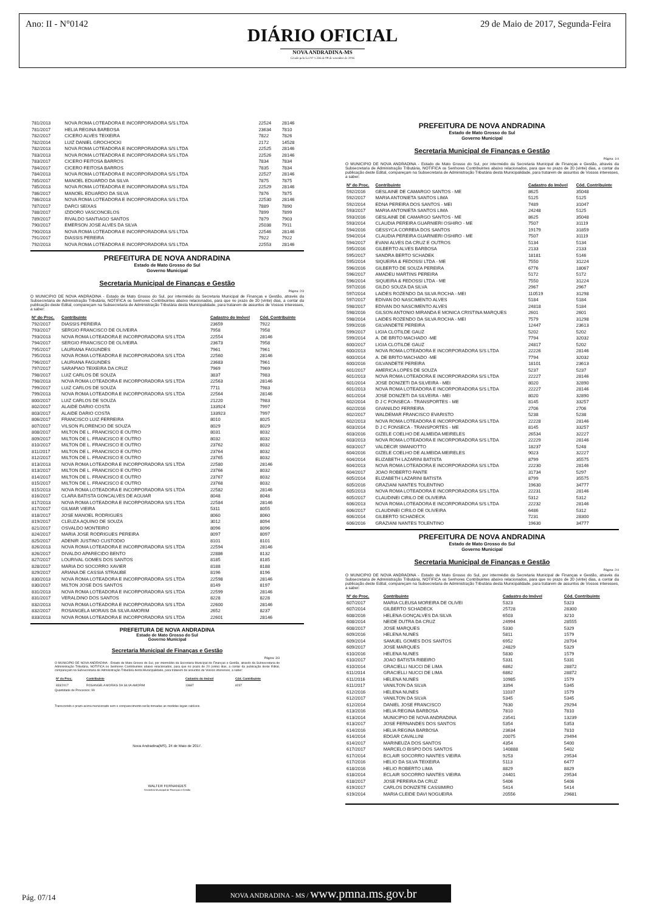Ano: II - N°0142
29 de Maio de 2017, Segunda-Feira
DIÁRIO OFICIAL
NOVA ANDRADINA-MS
Criado pela Lei Nº 1.336 de 09 de setembro de 2016
| 781/2013 | NOVA ROMA LOTEADORA E INCORPORADORA S/S LTDA | 22524 | 28146 |
| 781/2017 | HELIA REGINA BARBOSA | 23634 | 7810 |
| 782/2017 | CICERO ALVES TEIXEIRA | 7822 | 7826 |
| 782/2014 | LUIZ DANIEL GROCHOCKI | 2172 | 14528 |
| 782/2013 | NOVA ROMA LOTEADORA E INCORPORADORA S/S LTDA | 22525 | 28146 |
| 783/2013 | NOVA ROMA LOTEADORA E INCORPORADORA S/S LTDA | 22526 | 28146 |
| 783/2017 | CICERO FEITOSA BARROS | 7834 | 7834 |
| 784/2017 | CICERO FEITOSA BARROS | 7835 | 7834 |
| 784/2013 | NOVA ROMA LOTEADORA E INCORPORADORA S/S LTDA | 22527 | 28146 |
| 785/2017 | MANOEL EDUARDO DA SILVA | 7875 | 7875 |
| 785/2013 | NOVA ROMA LOTEADORA E INCORPORADORA S/S LTDA | 22529 | 28146 |
| 786/2017 | MANOEL EDUARDO DA SILVA | 7876 | 7875 |
| 786/2013 | NOVA ROMA LOTEADORA E INCORPORADORA S/S LTDA | 22530 | 28146 |
| 787/2017 | DARCI SEIXAS | 7889 | 7890 |
| 788/2017 | IZIDORO VASCONCELOS | 7899 | 7899 |
| 789/2017 | RIVALDO SANTIAGO SANTOS | 7879 | 7903 |
| 790/2017 | EMERSON JOSE ALVES DA SILVA | 25038 | 7911 |
| 790/2013 | NOVA ROMA LOTEADORA E INCORPORADORA S/S LTDA | 22546 | 28146 |
| 791/2017 | DIASSIS PEREIRA | 7922 | 7922 |
| 792/2013 | NOVA ROMA LOTEADORA E INCORPORADORA S/S LTDA | 22553 | 28146 |
PREFEITURA DE NOVA ANDRADINA
Estado de Mato Grosso do Sul
Governo Municipal
Secretaria Municipal de Finanças e Gestão
Página: 2/3
O MUNICIPIO DE NOVA ANDRADINA - Estado de Mato Grosso do Sul, por intermédio da Secretaria Municipal de Finanças e Gestão, através da Subsecretaria de Administração Tributária, NOTIFICA os Senhores Contribuintes abaixo relacionados, para que no prazo de 20 (vinte) dias, a contar da publicação deste Edital, compareçam na Subsecretaria de Administração Tributária desta Municipalidade, para tratarem de assuntos de Vossos interesses, a saber:
| Nº do Proc. | Contribuinte | Cadastro do Imóvel | Cód. Contribuinte |
| --- | --- | --- | --- |
| 792/2017 | DIASSIS PEREIRA | 23659 | 7922 |
| 793/2017 | SERGIO FRANCISCO DE OLIVEIRA | 7958 | 7958 |
| 793/2013 | NOVA ROMA LOTEADORA E INCORPORADORA S/S LTDA | 22554 | 28146 |
| 794/2017 | SERGIO FRANCISCO DE OLIVEIRA | 23673 | 7958 |
| 795/2017 | LAURIANA FAGUNDES | 7961 | 7961 |
| 795/2013 | NOVA ROMA LOTEADORA E INCORPORADORA S/S LTDA | 22560 | 28146 |
| 796/2017 | LAURIANA FAGUNDES | 23683 | 7961 |
| 797/2017 | SARAPIAO TEIXEIRA DA CRUZ | 7969 | 7969 |
| 798/2017 | LUIZ CARLOS DE SOUZA | 3837 | 7983 |
| 798/2013 | NOVA ROMA LOTEADORA E INCORPORADORA S/S LTDA | 22563 | 28146 |
| 799/2017 | LUIZ CARLOS DE SOUZA | 7711 | 7983 |
| 799/2013 | NOVA ROMA LOTEADORA E INCORPORADORA S/S LTDA | 22564 | 28146 |
| 800/2017 | LUIZ CARLOS DE SOUZA | 21220 | 7983 |
| 802/2017 | ALAIDE DARIO COSTA | 133924 | 7997 |
| 803/2017 | ALAIDE DARIO COSTA | 133923 | 7997 |
| 806/2017 | FRANCISCO LUIZ FERREIRA | 8010 | 8025 |
| 807/2017 | VILSON FLORENCIO DE SOUZA | 8029 | 8029 |
| 808/2017 | MILTON DE L. FRANCISCO E OUTRO | 8031 | 8032 |
| 809/2017 | MILTON DE L. FRANCISCO E OUTRO | 8032 | 8032 |
| 810/2017 | MILTON DE L. FRANCISCO E OUTRO | 23762 | 8032 |
| 811/2017 | MILTON DE L. FRANCISCO E OUTRO | 23764 | 8032 |
| 812/2017 | MILTON DE L. FRANCISCO E OUTRO | 23765 | 8032 |
| 813/2013 | NOVA ROMA LOTEADORA E INCORPORADORA S/S LTDA | 22580 | 28146 |
| 813/2017 | MILTON DE L. FRANCISCO E OUTRO | 23766 | 8032 |
| 814/2017 | MILTON DE L. FRANCISCO E OUTRO | 23767 | 8032 |
| 815/2017 | MILTON DE L. FRANCISCO E OUTRO | 23768 | 8032 |
| 815/2013 | NOVA ROMA LOTEADORA E INCORPORADORA S/S LTDA | 22582 | 28146 |
| 816/2017 | CLARA BATISTA GONCALVES DE AGUIAR | 8048 | 8048 |
| 817/2013 | NOVA ROMA LOTEADORA E INCORPORADORA S/S LTDA | 22584 | 28146 |
| 817/2017 | GILMAR VIEIRA | 5311 | 8055 |
| 818/2017 | JOSE MANOEL RODRIGUES | 8060 | 8060 |
| 819/2017 | CLEUZA AQUINO DE SOUZA | 3012 | 8094 |
| 821/2017 | OSVALDO MONTEIRO | 8096 | 8096 |
| 824/2017 | MARIA JOSE RODRIGUES PEREIRA | 8097 | 8097 |
| 825/2017 | ADENIR JUSTINO CUSTODIO | 8101 | 8101 |
| 826/2013 | NOVA ROMA LOTEADORA E INCORPORADORA S/S LTDA | 22594 | 28146 |
| 826/2017 | DIVALDO APARECIDO BENTO | 22886 | 8132 |
| 827/2017 | LOURIVAL GOMES DOS SANTOS | 8185 | 8185 |
| 828/2017 | MARIA DO SOCORRO XAVIER | 8188 | 8188 |
| 829/2017 | ARIANA DE CASSIA STRAUBE | 8196 | 8196 |
| 830/2013 | NOVA ROMA LOTEADORA E INCORPORADORA S/S LTDA | 22598 | 28146 |
| 830/2017 | MILTON JOSE DOS SANTOS | 8149 | 8197 |
| 831/2013 | NOVA ROMA LOTEADORA E INCORPORADORA S/S LTDA | 22599 | 28146 |
| 831/2017 | VERALDINO DOS SANTOS | 8228 | 8228 |
| 832/2013 | NOVA ROMA LOTEADORA E INCORPORADORA S/S LTDA | 22600 | 28146 |
| 832/2017 | ROSANGELA MORAIS DA SILVA AMORIM | 2652 | 8237 |
| 833/2013 | NOVA ROMA LOTEADORA E INCORPORADORA S/S LTDA | 22601 | 28146 |
PREFEITURA DE NOVA ANDRADINA
Estado de Mato Grosso do Sul
Governo Municipal
Secretaria Municipal de Finanças e Gestão
Página: 3/3
O MUNICIPIO DE NOVA ANDRADINA - Estado de Mato Grosso do Sul, por intermédio da Secretaria Municipal de Finanças e Gestão, através da Subsecretaria de Administração Tributária, NOTIFICA os Senhores Contribuintes abaixo relacionados, para que no prazo de 20 (vinte) dias, a contar da publicação deste Edital, compareçam na Subsecretaria de Administração Tributária desta Municipalidade, para tratarem de assuntos de Vossos interesses, a saber:
| Nº do Proc. | Contribuinte | Cadastro do Imóvel | Cód. Contribuinte |
| --- | --- | --- | --- |
| 833/2017 | ROSANGELA MORAIS DA SILVA AMORIM | 13687 | 8237 |
Quantidade de Processos: 99
Transcorrido o prazo acima mencionado sem o comparecimento serão tomadas as medidas legais cabíveis.
Nova Andradina(MS), 24 de Maio de 2017.
WALTER FERNANDES
Secretário Municipal de Finanças e Gestão
PREFEITURA DE NOVA ANDRADINA
Estado de Mato Grosso do Sul
Governo Municipal
Secretaria Municipal de Finanças e Gestão
Página: 1/4
O MUNICIPIO DE NOVA ANDRADINA - Estado de Mato Grosso do Sul, por intermédio da Secretaria Municipal de Finanças e Gestão, através da Subsecretaria de Administração Tributária, NOTIFICA os Senhores Contribuintes abaixo relacionados, para que no prazo de 20 (vinte) dias, a contar da publicação deste Edital, compareçam na Subsecretaria de Administração Tributária desta Municipalidade, para tratarem de assuntos de Vossos interesses, a saber:
| Nº do Proc. | Contribuinte | Cadastro do Imóvel | Cód. Contribuinte |
| --- | --- | --- | --- |
| 592/2016 | GESLAINE DE CAMARGO SANTOS - ME | 8625 | 35048 |
| 592/2017 | MARIA ANTONIETA SANTOS LIMA | 5125 | 5125 |
| 592/2014 | EDNA PEREIRA DOS SANTOS - MEI | 7489 | 31047 |
| 593/2017 | MARIA ANTONIETA SANTOS LIMA | 24248 | 5125 |
| 593/2016 | GESLAINE DE CAMARGO SANTOS - ME | 8625 | 35048 |
| 593/2014 | CLAUDIA PEREIRA GUARNIERI OSHIRO - ME | 7507 | 31119 |
| 594/2016 | GESSYCA CORREIA DOS SANTOS | 19179 | 31859 |
| 594/2014 | CLAUDIA PEREIRA GUARNIERI OSHIRO - ME | 7507 | 31119 |
| 594/2017 | EVANI ALVES DA CRUZ E OUTROS | 5134 | 5134 |
| 595/2016 | GILBERTO ALVES BARBOSA | 2133 | 2133 |
| 595/2017 | SANDRA BERTO SCHADEK | 18181 | 5146 |
| 595/2014 | SIQUEIRA & FEDOSSI LTDA - ME | 7550 | 31224 |
| 596/2016 | GILBERTO DE SOUZA PEREIRA | 6776 | 18067 |
| 596/2017 | AMADEU MARTINS PEREIRA | 5172 | 5172 |
| 596/2014 | SIQUEIRA & FEDOSSI LTDA - ME | 7550 | 31224 |
| 597/2016 | GILDO SOUZA DA SILVA | 2967 | 2967 |
| 597/2014 | LAIDES ROZENDO DA SILVA ROCHA - MEI | 110519 | 31298 |
| 597/2017 | EDIVAN DO NASCIMENTO ALVES | 5184 | 5184 |
| 598/2017 | EDIVAN DO NASCIMENTO ALVES | 24818 | 5184 |
| 598/2016 | GILSON ANTONIO MIRANDA E MONICA CRISTINA MARQUES | 2601 | 2601 |
| 598/2014 | LAIDES ROZENDO DA SILVA ROCHA - MEI | 7579 | 31298 |
| 599/2016 | GILVANDETE PEREIRA | 12447 | 23613 |
| 599/2017 | LIGIA CLOTILDE GAUZ | 5202 | 5202 |
| 599/2014 | A. DE BRITO MACHADO -ME | 7794 | 32032 |
| 600/2017 | LIGIA CLOTILDE GAUZ | 24817 | 5202 |
| 600/2013 | NOVA ROMA LOTEADORA E INCORPORADORA S/S LTDA | 22226 | 28146 |
| 600/2014 | A. DE BRITO MACHADO -ME | 7794 | 32032 |
| 600/2016 | GILVANDETE PEREIRA | 18101 | 23613 |
| 601/2017 | AMERICA LOPES DE SOUZA | 5237 | 5237 |
| 601/2013 | NOVA ROMA LOTEADORA E INCORPORADORA S/S LTDA | 22227 | 28146 |
| 601/2014 | JOSE DONIZETI DA SILVEIRA - MEI | 8020 | 32890 |
| 601/2013 | NOVA ROMA LOTEADORA E INCORPORADORA S/S LTDA | 22227 | 28146 |
| 601/2014 | JOSE DONIZETI DA SILVEIRA - MEI | 8020 | 32890 |
| 602/2014 | D J C FONSECA - TRANSPORTES - ME | 8145 | 33257 |
| 602/2016 | GIVANILDO FERREIRA | 2706 | 2706 |
| 602/2017 | WALDEMAR FRANCISCO EVARISTO | 5238 | 5238 |
| 602/2013 | NOVA ROMA LOTEADORA E INCORPORADORA S/S LTDA | 22228 | 28146 |
| 603/2014 | D J C FONSECA - TRANSPORTES - ME | 8145 | 33257 |
| 603/2016 | GIZELE COELHO DE ALMEIDA MEIRELES | 26534 | 32227 |
| 603/2013 | NOVA ROMA LOTEADORA E INCORPORADORA S/S LTDA | 22229 | 28146 |
| 603/2017 | VALDECIR SMANIOTTO | 18237 | 5248 |
| 604/2016 | GIZELE COELHO DE ALMEIDA MEIRELES | 9023 | 32227 |
| 604/2014 | ELIZABETH LAZARINI BATISTA | 8799 | 35575 |
| 604/2013 | NOVA ROMA LOTEADORA E INCORPORADORA S/S LTDA | 22230 | 28146 |
| 604/2017 | JOAO ROBERTO FANTE | 31734 | 5297 |
| 605/2014 | ELIZABETH LAZARINI BATISTA | 8799 | 35575 |
| 605/2016 | GRAZIANI NANTES TOLENTINO | 19630 | 34777 |
| 605/2013 | NOVA ROMA LOTEADORA E INCORPORADORA S/S LTDA | 22231 | 28146 |
| 605/2017 | CLAUDINEI CIRILO DE OLIVEIRA | 5312 | 5312 |
| 606/2013 | NOVA ROMA LOTEADORA E INCORPORADORA S/S LTDA | 22232 | 28146 |
| 606/2017 | CLAUDINEI CIRILO DE OLIVEIRA | 6486 | 5312 |
| 606/2014 | GILBERTO SCHADECK | 7231 | 28300 |
| 606/2016 | GRAZIANI NANTES TOLENTINO | 19630 | 34777 |
PREFEITURA DE NOVA ANDRADINA
Estado de Mato Grosso do Sul
Governo Municipal
Secretaria Municipal de Finanças e Gestão
Página: 2/4
O MUNICIPIO DE NOVA ANDRADINA - Estado de Mato Grosso do Sul, por intermédio da Secretaria Municipal de Finanças e Gestão, através da Subsecretaria de Administração Tributária, NOTIFICA os Senhores Contribuintes abaixo relacionados, para que no prazo de 20 (vinte) dias, a contar da publicação deste Edital, compareçam na Subsecretaria de Administração Tributária desta Municipalidade, para tratarem de assuntos de Vossos interesses, a saber:
| Nº do Proc. | Contribuinte | Cadastro do Imóvel | Cód. Contribuinte |
| --- | --- | --- | --- |
| 607/2017 | MARIA CLEUSA MOREIRA DE OLIVEI | 5323 | 5323 |
| 607/2014 | GILBERTO SCHADECK | 25728 | 28300 |
| 608/2016 | HELENA GONÇALVES DA SILVA | 6503 | 3210 |
| 608/2014 | NEIDE DUTRA DA CRUZ | 24994 | 28555 |
| 608/2017 | JOSE MARQUES | 5330 | 5329 |
| 609/2016 | HELENA NUNES | 5811 | 1579 |
| 609/2014 | SAMUEL GOMES DOS SANTOS | 6952 | 28704 |
| 609/2017 | JOSE MARQUES | 24829 | 5329 |
| 610/2016 | HELENA NUNES | 5830 | 1579 |
| 610/2017 | JOAO BATISTA RIBEIRO | 5331 | 5331 |
| 610/2014 | GRACIELLI NUCCI DE LIMA | 6862 | 28872 |
| 611/2014 | GRACIELLI NUCCI DE LIMA | 6862 | 28872 |
| 611/2016 | HELENA NUNES | 10985 | 1579 |
| 611/2017 | VANILTON DA SILVA | 3394 | 5345 |
| 612/2016 | HELENA NUNES | 11037 | 1579 |
| 612/2017 | VANILTON DA SILVA | 5345 | 5345 |
| 612/2014 | DANIEL JOSE FRANCISCO | 7630 | 29294 |
| 613/2016 | HELIA REGINA BARBOSA | 7810 | 7810 |
| 613/2014 | MUNICIPIO DE NOVA ANDRADINA | 23541 | 13239 |
| 613/2017 | JOSE FERNANDES DOS SANTOS | 5354 | 5353 |
| 614/2016 | HELIA REGINA BARBOSA | 23634 | 7810 |
| 614/2014 | EDGAR CAVALLINI | 20075 | 29494 |
| 614/2017 | MARINEUZA DOS SANTOS | 4354 | 5400 |
| 617/2017 | MARCELO BISPO DOS SANTOS | 140888 | 5402 |
| 617/2014 | ECLAIR SOCORRO NANTES VIEIRA | 9253 | 29534 |
| 617/2016 | HELIO DA SILVA TEIXEIRA | 5113 | 6477 |
| 618/2016 | HELIO ROBERTO LIMA | 8829 | 8829 |
| 618/2014 | ECLAIR SOCORRO NANTES VIEIRA | 24401 | 29534 |
| 618/2017 | JOSE PEREIRA DA CRUZ | 5406 | 5406 |
| 619/2017 | CARLOS DONIZETE CASSIMIRO | 5414 | 5414 |
| 619/2014 | MARIA CLEIDE DAVI NOGUEIRA | 20556 | 29681 |
NOVA ANDRADINA - MS / www.pmna.ms.gov.br
Pág. 07/14